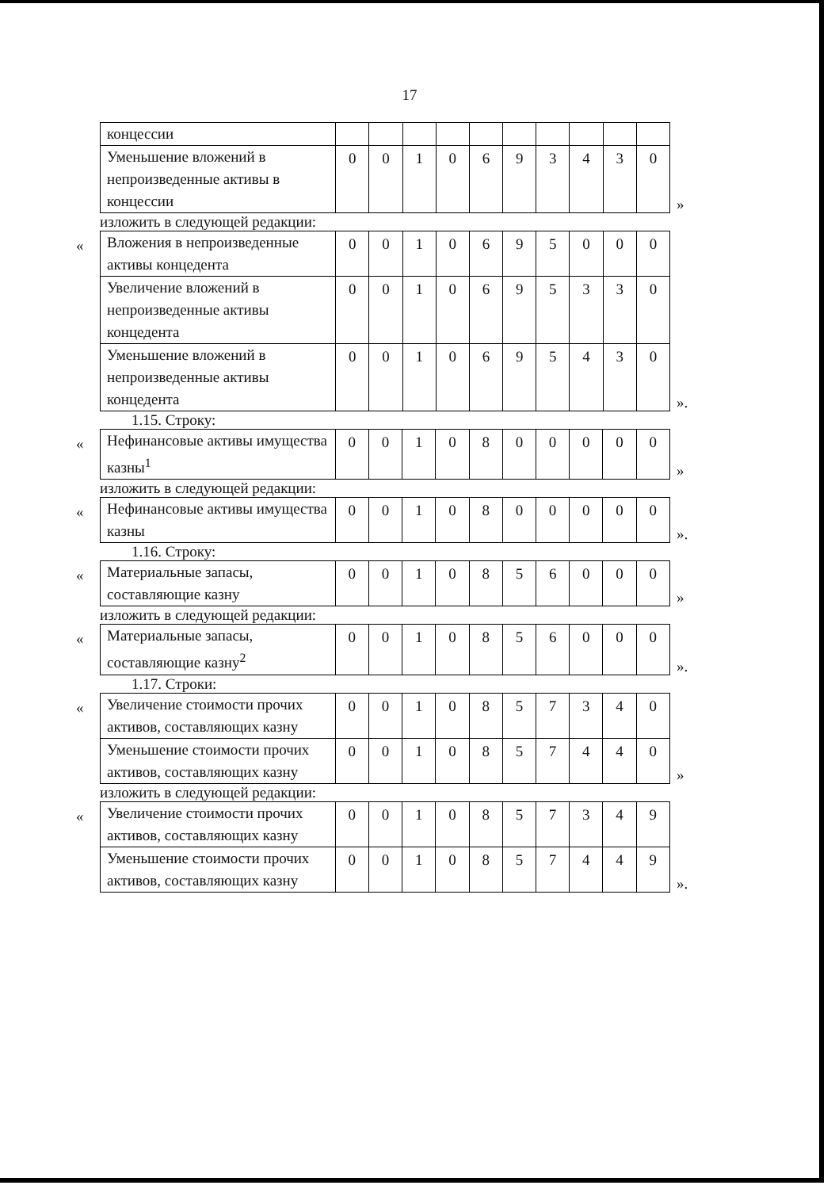17
| концессии | | | | | | | | | | |
| Уменьшение вложений в непроизведенные активы в концессии | 0 | 0 | 1 | 0 | 6 | 9 | 3 | 4 | 3 | 0 |
»
изложить в следующей редакции:
«
| Вложения в непроизведенные активы концедента | 0 | 0 | 1 | 0 | 6 | 9 | 5 | 0 | 0 | 0 |
| Увеличение вложений в непроизведенные активы концедента | 0 | 0 | 1 | 0 | 6 | 9 | 5 | 3 | 3 | 0 |
| Уменьшение вложений в непроизведенные активы концедента | 0 | 0 | 1 | 0 | 6 | 9 | 5 | 4 | 3 | 0 |
».
1.15. Строку:
«
| Нефинансовые активы имущества казны<sup>1</sup> | 0 | 0 | 1 | 0 | 8 | 0 | 0 | 0 | 0 | 0 |
»
изложить в следующей редакции:
«
| Нефинансовые активы имущества казны | 0 | 0 | 1 | 0 | 8 | 0 | 0 | 0 | 0 | 0 |
».
1.16. Строку:
«
| Материальные запасы, составляющие казну | 0 | 0 | 1 | 0 | 8 | 5 | 6 | 0 | 0 | 0 |
»
изложить в следующей редакции:
«
| Материальные запасы, составляющие казну<sup>2</sup> | 0 | 0 | 1 | 0 | 8 | 5 | 6 | 0 | 0 | 0 |
».
1.17. Строки:
«
| Увеличение стоимости прочих активов, составляющих казну | 0 | 0 | 1 | 0 | 8 | 5 | 7 | 3 | 4 | 0 |
| Уменьшение стоимости прочих активов, составляющих казну | 0 | 0 | 1 | 0 | 8 | 5 | 7 | 4 | 4 | 0 |
»
изложить в следующей редакции:
«
| Увеличение стоимости прочих активов, составляющих казну | 0 | 0 | 1 | 0 | 8 | 5 | 7 | 3 | 4 | 9 |
| Уменьшение стоимости прочих активов, составляющих казну | 0 | 0 | 1 | 0 | 8 | 5 | 7 | 4 | 4 | 9 |
».